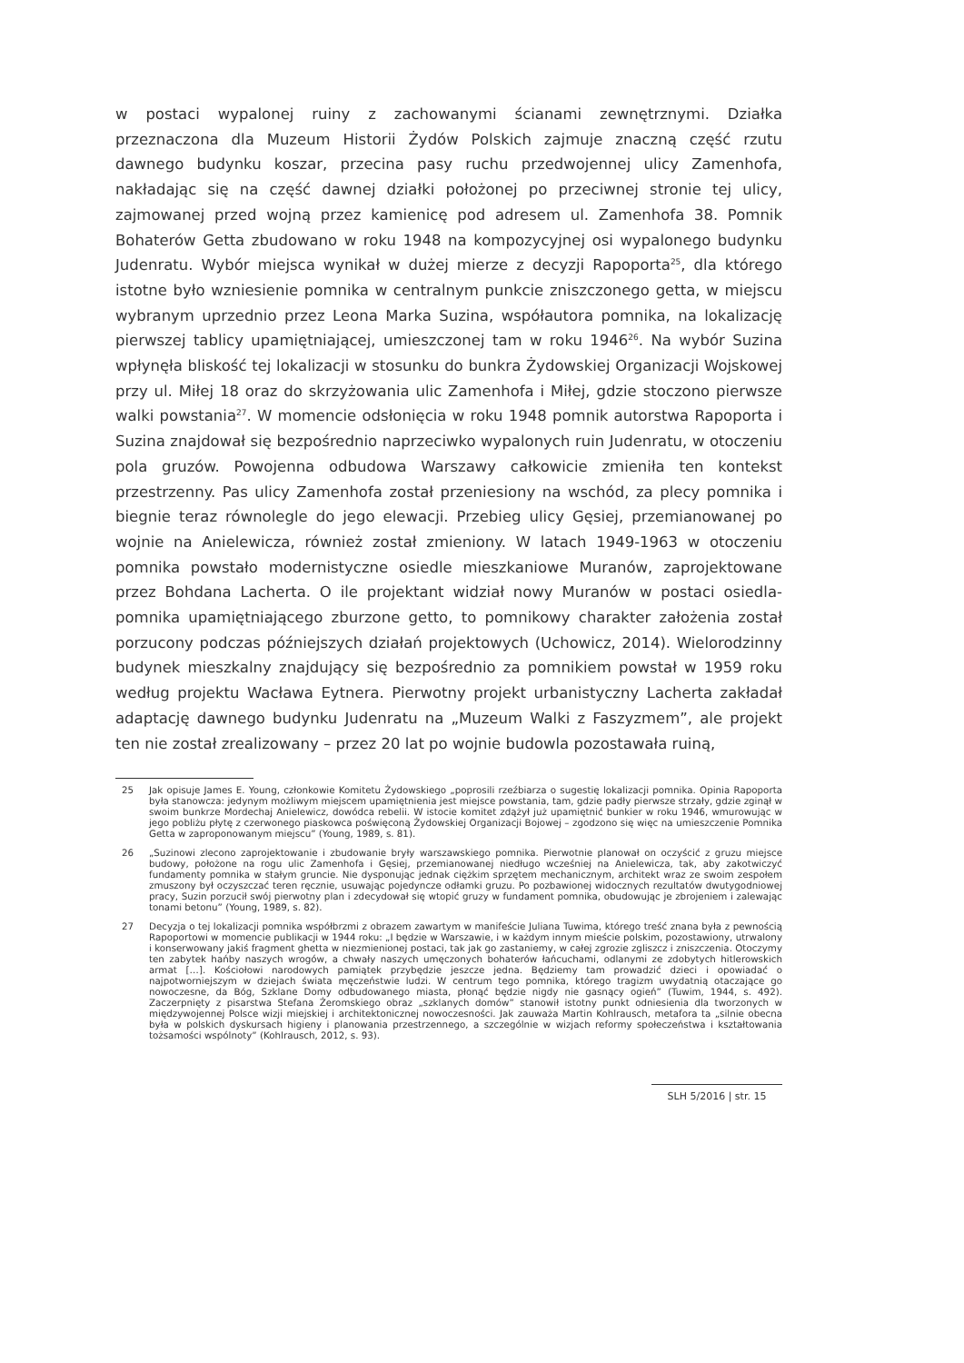w postaci wypalonej ruiny z zachowanymi ścianami zewnętrznymi. Działka przeznaczona dla Muzeum Historii Żydów Polskich zajmuje znaczną część rzutu dawnego budynku koszar, przecina pasy ruchu przedwojennej ulicy Zamenhofa, nakładając się na część dawnej działki położonej po przeciwnej stronie tej ulicy, zajmowanej przed wojną przez kamienicę pod adresem ul. Zamenhofa 38. Pomnik Bohaterów Getta zbudowano w roku 1948 na kompozycyjnej osi wypalonego budynku Judenratu. Wybór miejsca wynikał w dużej mierze z decyzji Rapoporta<sup>25</sup>, dla którego istotne było wzniesienie pomnika w centralnym punkcie zniszczonego getta, w miejscu wybranym uprzednio przez Leona Marka Suzina, współautora pomnika, na lokalizację pierwszej tablicy upamiętniającej, umieszczonej tam w roku 1946<sup>26</sup>. Na wybór Suzina wpłynęła bliskość tej lokalizacji w stosunku do bunkra Żydowskiej Organizacji Wojskowej przy ul. Miłej 18 oraz do skrzyżowania ulic Zamenhofa i Miłej, gdzie stoczono pierwsze walki powstania<sup>27</sup>. W momencie odsłonięcia w roku 1948 pomnik autorstwa Rapoporta i Suzina znajdował się bezpośrednio naprzeciwko wypalonych ruin Judenratu, w otoczeniu pola gruzów. Powojenna odbudowa Warszawy całkowicie zmieniła ten kontekst przestrzenny. Pas ulicy Zamenhofa został przeniesiony na wschód, za plecy pomnika i biegnie teraz równolegle do jego elewacji. Przebieg ulicy Gęsiej, przemianowanej po wojnie na Anielewicza, również został zmieniony. W latach 1949-1963 w otoczeniu pomnika powstało modernistyczne osiedle mieszkaniowe Muranów, zaprojektowane przez Bohdana Lacherta. O ile projektant widział nowy Muranów w postaci osiedla-pomnika upamiętniającego zburzone getto, to pomnikowy charakter założenia został porzucony podczas późniejszych działań projektowych (Uchowicz, 2014). Wielorodzinny budynek mieszkalny znajdujący się bezpośrednio za pomnikiem powstał w 1959 roku według projektu Wacława Eytnera. Pierwotny projekt urbanistyczny Lacherta zakładał adaptację dawnego budynku Judenratu na „Muzeum Walki z Faszyzmem”, ale projekt ten nie został zrealizowany – przez 20 lat po wojnie budowla pozostawała ruiną,
25 Jak opisuje James E. Young, członkowie Komitetu Żydowskiego „poprosili rzeźbiarza o sugestię lokalizacji pomnika. Opinia Rapoporta była stanowcza: jedynym możliwym miejscem upamiętnienia jest miejsce powstania, tam, gdzie padły pierwsze strzały, gdzie zginął w swoim bunkrze Mordechaj Anielewicz, dowódca rebelii. W istocie komitet zdążył już upamiętnić bunkier w roku 1946, wmurowując w jego pobliżu płytę z czerwonego piaskowca poświęconą Żydowskiej Organizacji Bojowej – zgodzono się więc na umieszczenie Pomnika Getta w zaproponowanym miejscu” (Young, 1989, s. 81).
26 „Suzinowi zlecono zaprojektowanie i zbudowanie bryły warszawskiego pomnika. Pierwotnie planował on oczyścić z gruzu miejsce budowy, położone na rogu ulic Zamenhofa i Gęsiej, przemianowanej niedługo wcześniej na Anielewicza, tak, aby zakotwiczyć fundamenty pomnika w stałym gruncie. Nie dysponując jednak ciężkim sprzętem mechanicznym, architekt wraz ze swoim zespołem zmuszony był oczyszczać teren ręcznie, usuwając pojedyncze odłamki gruzu. Po pozbawionej widocznych rezultatów dwutygodniowej pracy, Suzin porzucił swój pierwotny plan i zdecydował się wtopić gruzy w fundament pomnika, obudowując je zbrojeniem i zalewając tonami betonu” (Young, 1989, s. 82).
27 Decyzja o tej lokalizacji pomnika współbrzmi z obrazem zawartym w manifeście Juliana Tuwima, którego treść znana była z pewnością Rapoportowi w momencie publikacji w 1944 roku: „I będzie w Warszawie, i w każdym innym mieście polskim, pozostawiony, utrwalony i konserwowany jakiś fragment ghetta w niezmienionej postaci, tak jak go zastaniemy, w całej zgrozie zgliszcz i zniszczenia. Otoczymy ten zabytek hańby naszych wrogów, a chwały naszych umęczonych bohaterów łańcuchami, odlanymi ze zdobytych hitlerowskich armat […]. Kościołowi narodowych pamiątek przybędzie jeszcze jedna. Będziemy tam prowadzić dzieci i opowiadać o najpotworniejszym w dziejach świata męczeństwie ludzi. W centrum tego pomnika, którego tragizm uwydatnią otaczające go nowoczesne, da Bóg, Szklane Domy odbudowanego miasta, płonąć będzie nigdy nie gasnący ogień” (Tuwim, 1944, s. 492). Zaczerpnięty z pisarstwa Stefana Żeromskiego obraz „szklanych domów” stanowił istotny punkt odniesienia dla tworzonych w międzywojennej Polsce wizji miejskiej i architektonicznej nowoczesności. Jak zauważa Martin Kohlrausch, metafora ta „silnie obecna była w polskich dyskursach higieny i planowania przestrzennego, a szczególnie w wizjach reformy społeczeństwa i kształtowania tożsamości wspólnoty” (Kohlrausch, 2012, s. 93).
SLH 5/2016 | str. 15